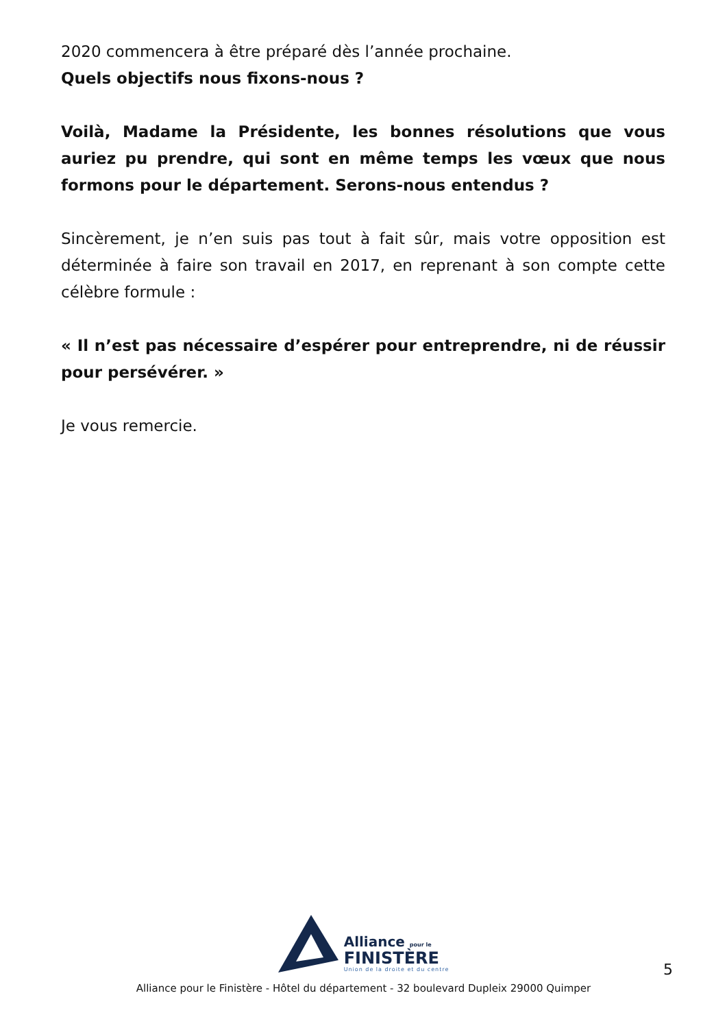2020 commencera à être préparé dès l’année prochaine.
Quels objectifs nous fixons-nous ?
Voilà, Madame la Présidente, les bonnes résolutions que vous auriez pu prendre, qui sont en même temps les vœux que nous formons pour le département. Serons-nous entendus ?
Sincèrement, je n’en suis pas tout à fait sûr, mais votre opposition est déterminée à faire son travail en 2017, en reprenant à son compte cette célèbre formule :
« Il n’est pas nécessaire d’espérer pour entreprendre, ni de réussir pour persévérer. »
Je vous remercie.
Alliance pour le
FINISTÈRE
Union de la droite et du centre
Alliance pour le Finistère - Hôtel du département - 32 boulevard Dupleix 29000 Quimper
5